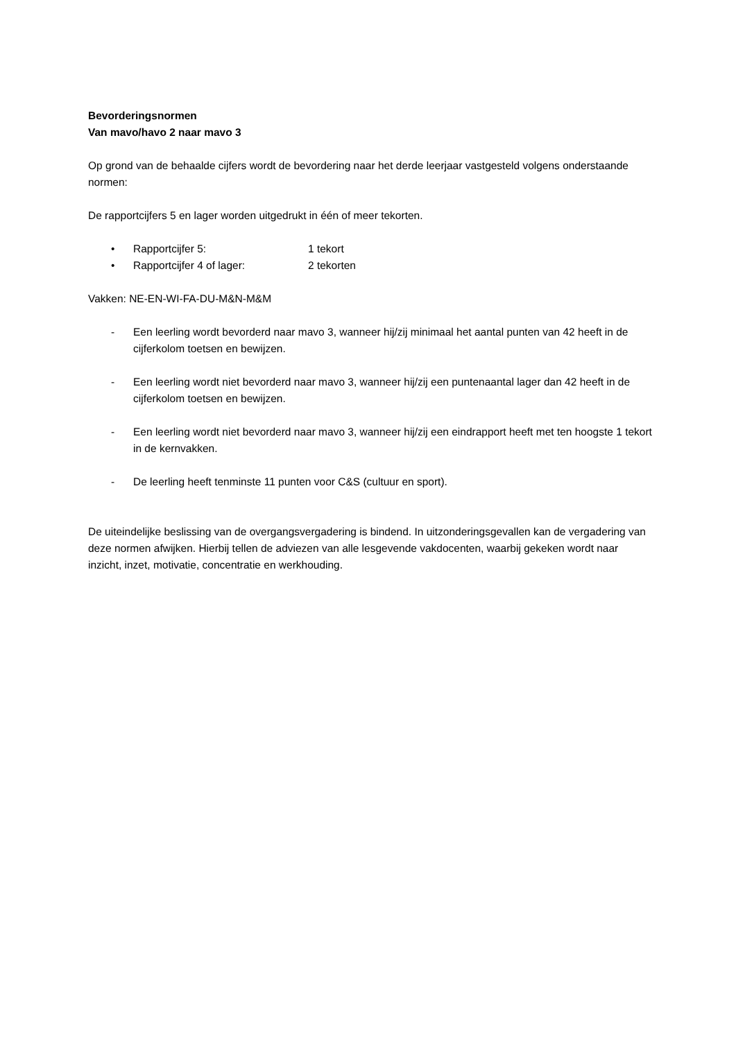Bevorderingsnormen
Van mavo/havo 2 naar mavo 3
Op grond van de behaalde cijfers wordt de bevordering naar het derde leerjaar vastgesteld volgens onderstaande normen:
De rapportcijfers 5 en lager worden uitgedrukt in één of meer tekorten.
• Rapportcijfer 5: 1 tekort
• Rapportcijfer 4 of lager: 2 tekorten
Vakken: NE-EN-WI-FA-DU-M&N-M&M
- Een leerling wordt bevorderd naar mavo 3, wanneer hij/zij minimaal het aantal punten van 42 heeft in de cijferkolom toetsen en bewijzen.
- Een leerling wordt niet bevorderd naar mavo 3, wanneer hij/zij een puntenaantal lager dan 42 heeft in de cijferkolom toetsen en bewijzen.
- Een leerling wordt niet bevorderd naar mavo 3, wanneer hij/zij een eindrapport heeft met ten hoogste 1 tekort in de kernvakken.
- De leerling heeft tenminste 11 punten voor C&S (cultuur en sport).
De uiteindelijke beslissing van de overgangsvergadering is bindend. In uitzonderingsgevallen kan de vergadering van deze normen afwijken. Hierbij tellen de adviezen van alle lesgevende vakdocenten, waarbij gekeken wordt naar inzicht, inzet, motivatie, concentratie en werkhouding.